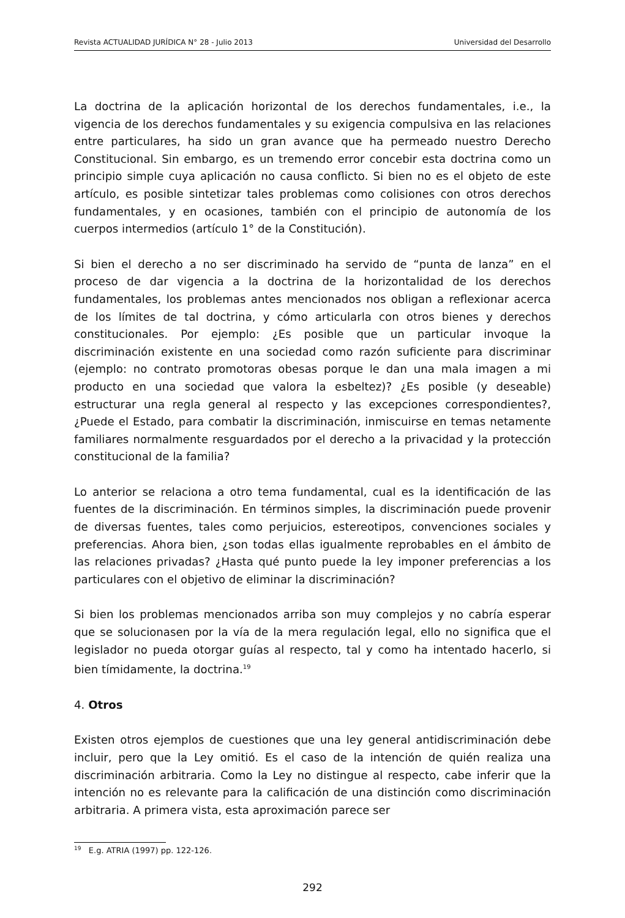Revista ACTUALIDAD JURÍDICA N° 28 - Julio 2013 Universidad del Desarrollo
La doctrina de la aplicación horizontal de los derechos fundamentales, i.e., la vigencia de los derechos fundamentales y su exigencia compulsiva en las relaciones entre particulares, ha sido un gran avance que ha permeado nuestro Derecho Constitucional. Sin embargo, es un tremendo error concebir esta doctrina como un principio simple cuya aplicación no causa conflicto. Si bien no es el objeto de este artículo, es posible sintetizar tales problemas como colisiones con otros derechos fundamentales, y en ocasiones, también con el principio de autonomía de los cuerpos intermedios (artículo 1° de la Constitución).
Si bien el derecho a no ser discriminado ha servido de “punta de lanza” en el proceso de dar vigencia a la doctrina de la horizontalidad de los derechos fundamentales, los problemas antes mencionados nos obligan a reflexionar acerca de los límites de tal doctrina, y cómo articularla con otros bienes y derechos constitucionales. Por ejemplo: ¿Es posible que un particular invoque la discriminación existente en una sociedad como razón suficiente para discriminar (ejemplo: no contrato promotoras obesas porque le dan una mala imagen a mi producto en una sociedad que valora la esbeltez)? ¿Es posible (y deseable) estructurar una regla general al respecto y las excepciones correspondientes?, ¿Puede el Estado, para combatir la discriminación, inmiscuirse en temas netamente familiares normalmente resguardados por el derecho a la privacidad y la protección constitucional de la familia?
Lo anterior se relaciona a otro tema fundamental, cual es la identificación de las fuentes de la discriminación. En términos simples, la discriminación puede provenir de diversas fuentes, tales como perjuicios, estereotipos, convenciones sociales y preferencias. Ahora bien, ¿son todas ellas igualmente reprobables en el ámbito de las relaciones privadas? ¿Hasta qué punto puede la ley imponer preferencias a los particulares con el objetivo de eliminar la discriminación?
Si bien los problemas mencionados arriba son muy complejos y no cabría esperar que se solucionasen por la vía de la mera regulación legal, ello no significa que el legislador no pueda otorgar guías al respecto, tal y como ha intentado hacerlo, si bien tímidamente, la doctrina.<sup>19</sup>
4. Otros
Existen otros ejemplos de cuestiones que una ley general antidiscriminación debe incluir, pero que la Ley omitió. Es el caso de la intención de quién realiza una discriminación arbitraria. Como la Ley no distingue al respecto, cabe inferir que la intención no es relevante para la calificación de una distinción como discriminación arbitraria. A primera vista, esta aproximación parece ser
<sup>19</sup> E.g. ATRIA (1997) pp. 122-126.
292